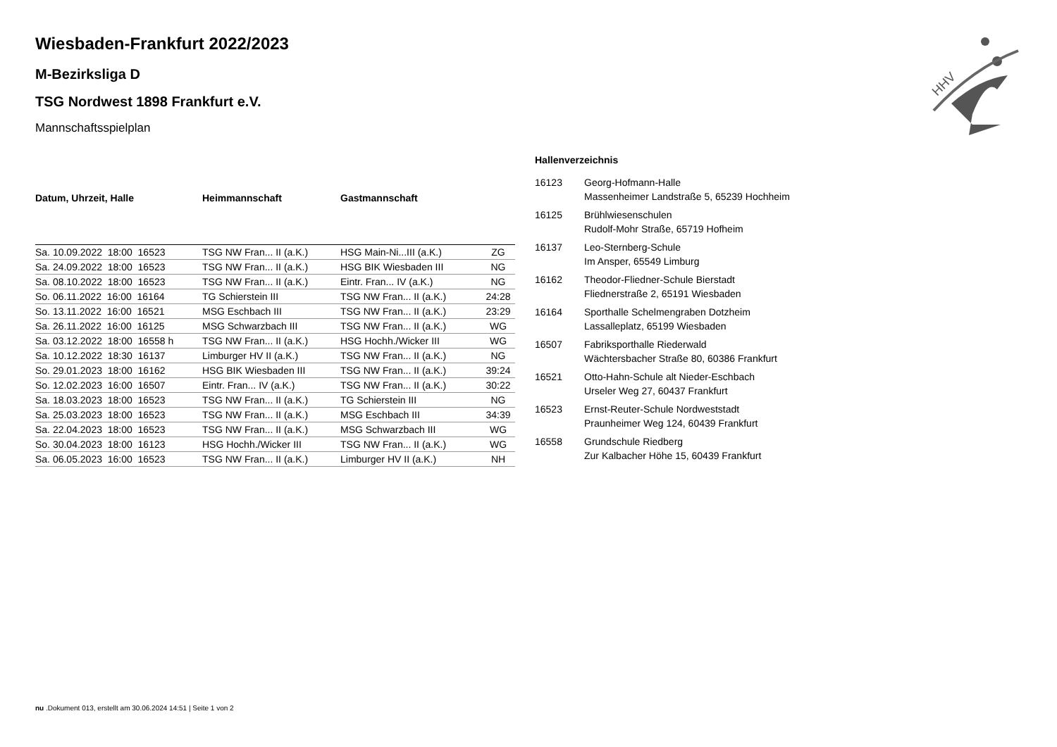Wiesbaden-Frankfurt 2022/2023
M-Bezirksliga D
TSG Nordwest 1898 Frankfurt e.V.
Mannschaftsspielplan
| Datum, Uhrzeit, Halle | Heimmannschaft | Gastmannschaft | |
| --- | --- | --- | --- |
| Sa. 10.09.2022 18:00 16523 | TSG NW Fran... II (a.K.) | HSG Main-Ni...III (a.K.) | ZG |
| Sa. 24.09.2022 18:00 16523 | TSG NW Fran... II (a.K.) | HSG BIK Wiesbaden III | NG |
| Sa. 08.10.2022 18:00 16523 | TSG NW Fran... II (a.K.) | Eintr. Fran... IV (a.K.) | NG |
| So. 06.11.2022 16:00 16164 | TG Schierstein III | TSG NW Fran... II (a.K.) | 24:28 |
| So. 13.11.2022 16:00 16521 | MSG Eschbach III | TSG NW Fran... II (a.K.) | 23:29 |
| Sa. 26.11.2022 16:00 16125 | MSG Schwarzbach III | TSG NW Fran... II (a.K.) | WG |
| Sa. 03.12.2022 18:00 16558 h | TSG NW Fran... II (a.K.) | HSG Hochh./Wicker III | WG |
| Sa. 10.12.2022 18:30 16137 | Limburger HV II (a.K.) | TSG NW Fran... II (a.K.) | NG |
| So. 29.01.2023 18:00 16162 | HSG BIK Wiesbaden III | TSG NW Fran... II (a.K.) | 39:24 |
| So. 12.02.2023 16:00 16507 | Eintr. Fran... IV (a.K.) | TSG NW Fran... II (a.K.) | 30:22 |
| Sa. 18.03.2023 18:00 16523 | TSG NW Fran... II (a.K.) | TG Schierstein III | NG |
| Sa. 25.03.2023 18:00 16523 | TSG NW Fran... II (a.K.) | MSG Eschbach III | 34:39 |
| Sa. 22.04.2023 18:00 16523 | TSG NW Fran... II (a.K.) | MSG Schwarzbach III | WG |
| So. 30.04.2023 18:00 16123 | HSG Hochh./Wicker III | TSG NW Fran... II (a.K.) | WG |
| Sa. 06.05.2023 16:00 16523 | TSG NW Fran... II (a.K.) | Limburger HV II (a.K.) | NH |
Hallenverzeichnis
| 16123 | Georg-Hofmann-Halle Massenheimer Landstraße 5, 65239 Hochheim |
| 16125 | Brühlwiesenschulen Rudolf-Mohr Straße, 65719 Hofheim |
| 16137 | Leo-Sternberg-Schule Im Ansper, 65549 Limburg |
| 16162 | Theodor-Fliedner-Schule Bierstadt Fliednerstraße 2, 65191 Wiesbaden |
| 16164 | Sporthalle Schelmengraben Dotzheim Lassalleplatz, 65199 Wiesbaden |
| 16507 | Fabriksporthalle Riederwald Wächtersbacher Straße 80, 60386 Frankfurt |
| 16521 | Otto-Hahn-Schule alt Nieder-Eschbach Urseler Weg 27, 60437 Frankfurt |
| 16523 | Ernst-Reuter-Schule Nordweststadt Praunheimer Weg 124, 60439 Frankfurt |
| 16558 | Grundschule Riedberg Zur Kalbacher Höhe 15, 60439 Frankfurt |
HHV
nu .Dokument 013, erstellt am 30.06.2024 14:51 | Seite 1 von 2